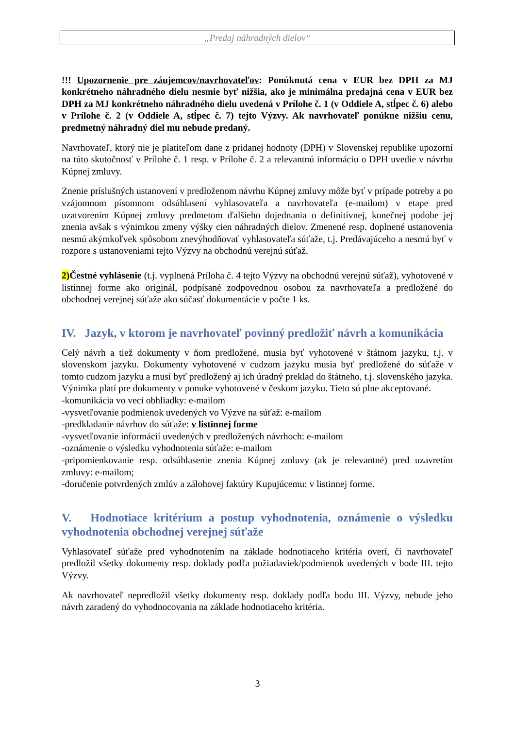„Predaj náhradných dielov“
!!! Upozornenie pre záujemcov/navrhovateľov: Ponúknutá cena v EUR bez DPH za MJ konkrétneho náhradného dielu nesmie byť nižšia, ako je minimálna predajná cena v EUR bez DPH za MJ konkrétneho náhradného dielu uvedená v Prílohe č. 1 (v Oddiele A, stĺpec č. 6) alebo v Prílohe č. 2 (v Oddiele A, stĺpec č. 7) tejto Výzvy. Ak navrhovateľ ponúkne nižšiu cenu, predmetný náhradný diel mu nebude predaný.
Navrhovateľ, ktorý nie je platiteľom dane z pridanej hodnoty (DPH) v Slovenskej republike upozorní na túto skutočnosť v Prílohe č. 1 resp. v Prílohe č. 2 a relevantnú informáciu o DPH uvedie v návrhu Kúpnej zmluvy.
Znenie príslušných ustanovení v predloženom návrhu Kúpnej zmluvy môže byť v prípade potreby a po vzájomnom písomnom odsúhlasení vyhlasovateľa a navrhovateľa (e-mailom) v etape pred uzatvorením Kúpnej zmluvy predmetom ďalšieho dojednania o definitívnej, konečnej podobe jej znenia avšak s výnimkou zmeny výšky cien náhradných dielov. Zmenené resp. doplnené ustanovenia nesmú akýmkoľvek spôsobom znevýhodňovať vyhlasovateľa súťaže, t.j. Predávajúceho a nesmú byť v rozpore s ustanoveniami tejto Výzvy na obchodnú verejnú súťaž.
2) Čestné vyhlásenie (t.j. vyplnená Príloha č. 4 tejto Výzvy na obchodnú verejnú súťaž), vyhotovené v listinnej forme ako originál, podpísané zodpovednou osobou za navrhovateľa a predložené do obchodnej verejnej súťaže ako súčasť dokumentácie v počte 1 ks.
IV. Jazyk, v ktorom je navrhovateľ povinný predložiť návrh a komunikácia
Celý návrh a tiež dokumenty v ňom predložené, musia byť vyhotovené v štátnom jazyku, t.j. v slovenskom jazyku. Dokumenty vyhotovené v cudzom jazyku musia byť predložené do súťaže v tomto cudzom jazyku a musí byť predložený aj ich úradný preklad do štátneho, t.j. slovenského jazyka. Výnimka platí pre dokumenty v ponuke vyhotovené v českom jazyku. Tieto sú plne akceptované.
-komunikácia vo veci obhliadky: e-mailom
-vysvetľovanie podmienok uvedených vo Výzve na súťaž: e-mailom
-predkladanie návrhov do súťaže: v listinnej forme
-vysvetľovanie informácií uvedených v predložených návrhoch: e-mailom
-oznámenie o výsledku vyhodnotenia súťaže: e-mailom
-pripomienkovanie resp. odsúhlasenie znenia Kúpnej zmluvy (ak je relevantné) pred uzavretím zmluvy: e-mailom;
-doručenie potvrdených zmlúv a zálohovej faktúry Kupujúcemu: v listinnej forme.
V. Hodnotiace kritérium a postup vyhodnotenia, oznámenie o výsledku vyhodnotenia obchodnej verejnej súťaže
Vyhlasovateľ súťaže pred vyhodnotením na základe hodnotiaceho kritéria overí, či navrhovateľ predložil všetky dokumenty resp. doklady podľa požiadaviek/podmienok uvedených v bode III. tejto Výzvy.
Ak navrhovateľ nepredložil všetky dokumenty resp. doklady podľa bodu III. Výzvy, nebude jeho návrh zaradený do vyhodnocovania na základe hodnotiaceho kritéria.
3